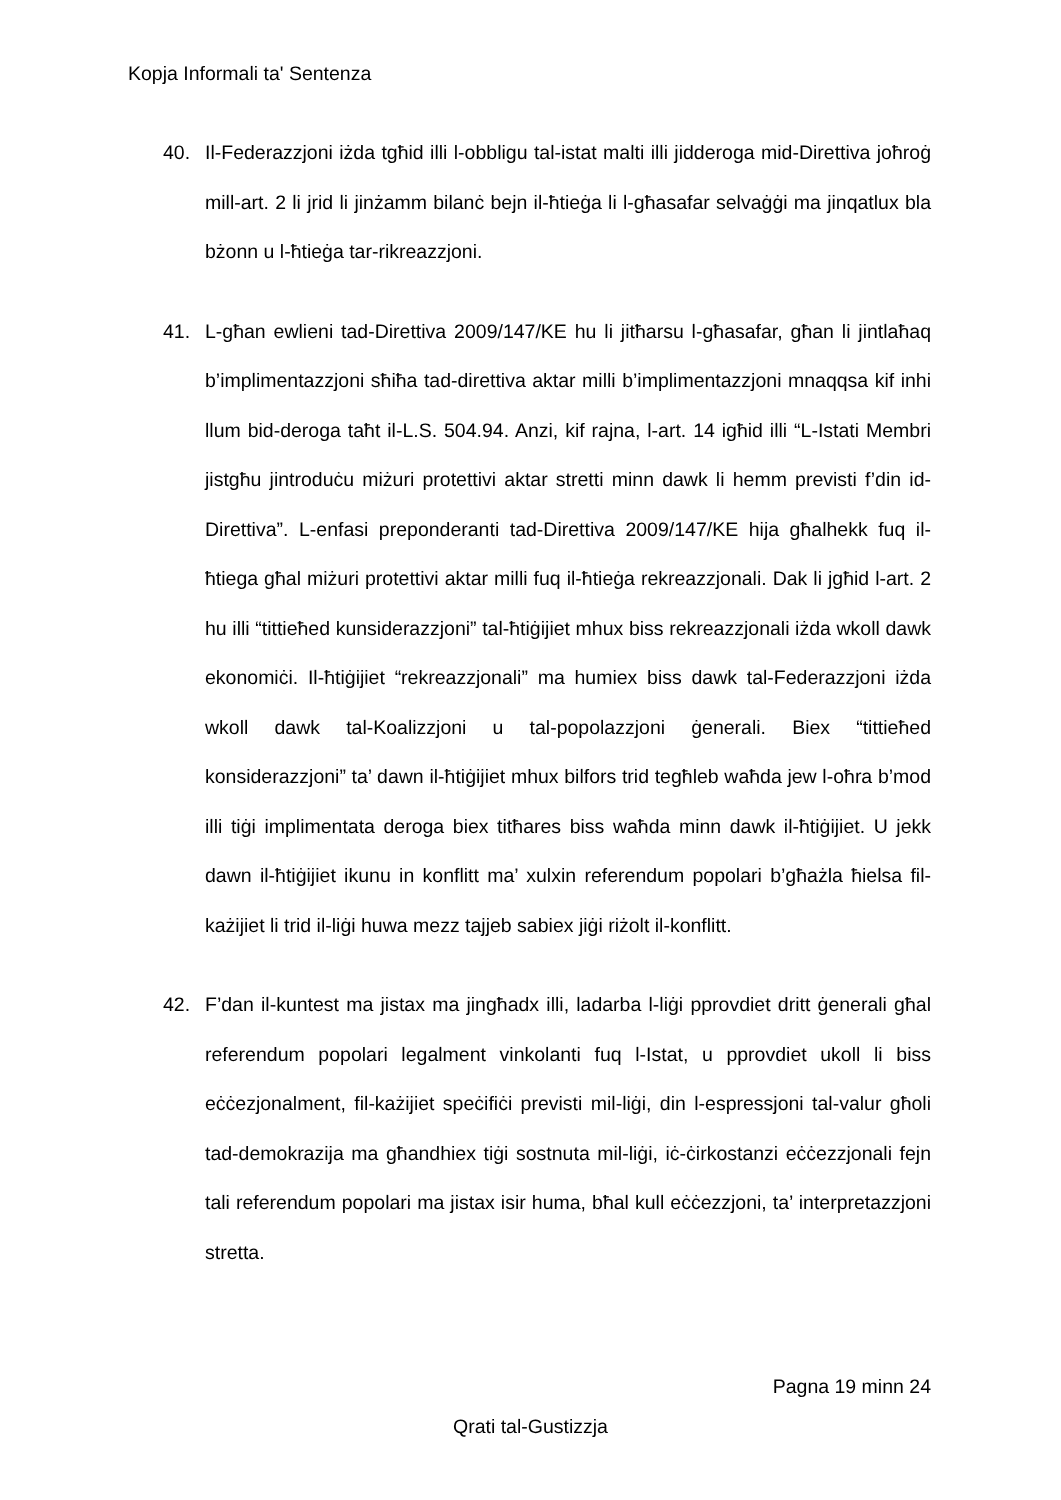Kopja Informali ta' Sentenza
40. Il-Federazzjoni iżda tgħid illi l-obbligu tal-istat malti illi jidderoga mid-Direttiva joħroġ mill-art. 2 li jrid li jinżamm bilanċ bejn il-ħtieġa li l-għasafar selvaġġi ma jinqatlux bla bżonn u l-ħtieġa tar-rikreazzjoni.
41. L-għan ewlieni tad-Direttiva 2009/147/KE hu li jitħarsu l-għasafar, għan li jintlaħaq b’implimentazzjoni sħiħa tad-direttiva aktar milli b’implimentazzjoni mnaqqsa kif inhi llum bid-deroga taħt il-L.S. 504.94. Anzi, kif rajna, l-art. 14 igħid illi “L-Istati Membri jistgħu jintroduċu miżuri protettivi aktar stretti minn dawk li hemm previsti f’din id-Direttiva”. L-enfasi preponderanti tad-Direttiva 2009/147/KE hija għalhekk fuq il-ħtiega għal miżuri protettivi aktar milli fuq il-ħtieġa rekreazzjonali. Dak li jgħid l-art. 2 hu illi “tittieħed kunsiderazzjoni” tal-ħtiġijiet mhux biss rekreazzjonali iżda wkoll dawk ekonomiċi. Il-ħtiġijiet “rekreazzjonali” ma humiex biss dawk tal-Federazzjoni iżda wkoll dawk tal-Koalizzjoni u tal-popolazzjoni ġenerali. Biex “tittieħed konsiderazzjoni” ta’ dawn il-ħtiġijiet mhux bilfors trid tegħleb waħda jew l-oħra b’mod illi tiġi implimentata deroga biex titħares biss waħda minn dawk il-ħtiġijiet. U jekk dawn il-ħtiġijiet ikunu in konflitt ma’ xulxin referendum popolari b’għażla ħielsa fil-każijiet li trid il-liġi huwa mezz tajjeb sabiex jiġi riżolt il-konflitt.
42. F’dan il-kuntest ma jistax ma jingħadx illi, ladarba l-liġi pprovdiet dritt ġenerali għal referendum popolari legalment vinkolanti fuq l-Istat, u pprovdiet ukoll li biss eċċezjonalment, fil-każijiet speċifiċi previsti mil-liġi, din l-espressjoni tal-valur għoli tad-demokrazija ma għandhiex tiġi sostnuta mil-liġi, iċ-ċirkostanzi eċċezzjonali fejn tali referendum popolari ma jistax isir huma, bħal kull eċċezzjoni, ta’ interpretazzjoni stretta.
Pagna 19 minn 24
Qrati tal-Gustizzja